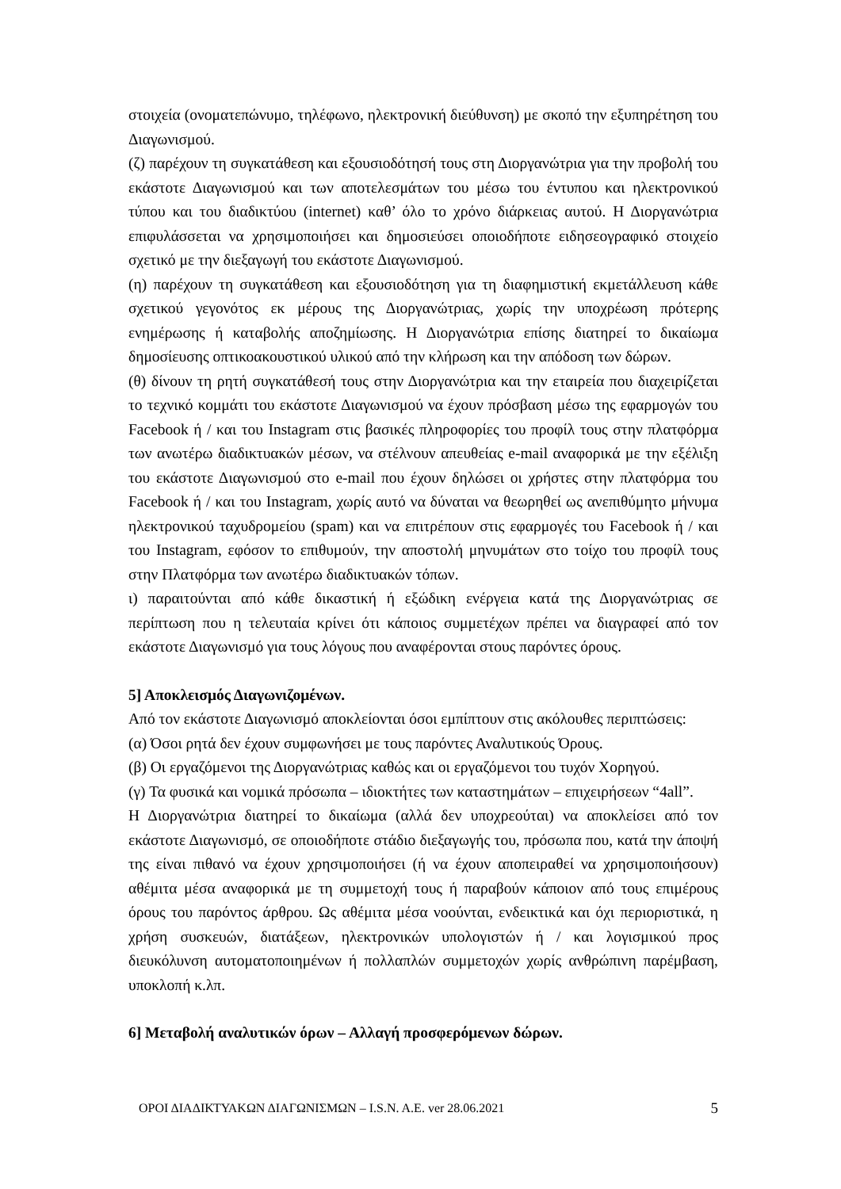στοιχεία (ονοματεπώνυμο, τηλέφωνο, ηλεκτρονική διεύθυνση) με σκοπό την εξυπηρέτηση του Διαγωνισμού.
(ζ) παρέχουν τη συγκατάθεση και εξουσιοδότησή τους στη Διοργανώτρια για την προβολή του εκάστοτε Διαγωνισμού και των αποτελεσμάτων του μέσω του έντυπου και ηλεκτρονικού τύπου και του διαδικτύου (internet) καθ’ όλο το χρόνο διάρκειας αυτού. Η Διοργανώτρια επιφυλάσσεται να χρησιμοποιήσει και δημοσιεύσει οποιοδήποτε ειδησεογραφικό στοιχείο σχετικό με την διεξαγωγή του εκάστοτε Διαγωνισμού.
(η) παρέχουν τη συγκατάθεση και εξουσιοδότηση για τη διαφημιστική εκμετάλλευση κάθε σχετικού γεγονότος εκ μέρους της Διοργανώτριας, χωρίς την υποχρέωση πρότερης ενημέρωσης ή καταβολής αποζημίωσης. Η Διοργανώτρια επίσης διατηρεί το δικαίωμα δημοσίευσης οπτικοακουστικού υλικού από την κλήρωση και την απόδοση των δώρων.
(θ) δίνουν τη ρητή συγκατάθεσή τους στην Διοργανώτρια και την εταιρεία που διαχειρίζεται το τεχνικό κομμάτι του εκάστοτε Διαγωνισμού να έχουν πρόσβαση μέσω της εφαρμογών του Facebook ή / και του Instagram στις βασικές πληροφορίες του προφίλ τους στην πλατφόρμα των ανωτέρω διαδικτυακών μέσων, να στέλνουν απευθείας e-mail αναφορικά με την εξέλιξη του εκάστοτε Διαγωνισμού στο e-mail που έχουν δηλώσει οι χρήστες στην πλατφόρμα του Facebook ή / και του Instagram, χωρίς αυτό να δύναται να θεωρηθεί ως ανεπιθύμητο μήνυμα ηλεκτρονικού ταχυδρομείου (spam) και να επιτρέπουν στις εφαρμογές του Facebook ή / και του Instagram, εφόσον το επιθυμούν, την αποστολή μηνυμάτων στο τοίχο του προφίλ τους στην Πλατφόρμα των ανωτέρω διαδικτυακών τόπων.
ι) παραιτούνται από κάθε δικαστική ή εξώδικη ενέργεια κατά της Διοργανώτριας σε περίπτωση που η τελευταία κρίνει ότι κάποιος συμμετέχων πρέπει να διαγραφεί από τον εκάστοτε Διαγωνισμό για τους λόγους που αναφέρονται στους παρόντες όρους.
5] Αποκλεισμός Διαγωνιζομένων.
Από τον εκάστοτε Διαγωνισμό αποκλείονται όσοι εμπίπτουν στις ακόλουθες περιπτώσεις:
(α) Όσοι ρητά δεν έχουν συμφωνήσει με τους παρόντες Αναλυτικούς Όρους.
(β) Οι εργαζόμενοι της Διοργανώτριας καθώς και οι εργαζόμενοι του τυχόν Χορηγού.
(γ) Τα φυσικά και νομικά πρόσωπα – ιδιοκτήτες των καταστημάτων – επιχειρήσεων “4all”.
Η Διοργανώτρια διατηρεί το δικαίωμα (αλλά δεν υποχρεούται) να αποκλείσει από τον εκάστοτε Διαγωνισμό, σε οποιοδήποτε στάδιο διεξαγωγής του, πρόσωπα που, κατά την άποψή της είναι πιθανό να έχουν χρησιμοποιήσει (ή να έχουν αποπειραθεί να χρησιμοποιήσουν) αθέμιτα μέσα αναφορικά με τη συμμετοχή τους ή παραβούν κάποιον από τους επιμέρους όρους του παρόντος άρθρου. Ως αθέμιτα μέσα νοούνται, ενδεικτικά και όχι περιοριστικά, η χρήση συσκευών, διατάξεων, ηλεκτρονικών υπολογιστών ή / και λογισμικού προς διευκόλυνση αυτοματοποιημένων ή πολλαπλών συμμετοχών χωρίς ανθρώπινη παρέμβαση, υποκλοπή κ.λπ.
6] Μεταβολή αναλυτικών όρων – Αλλαγή προσφερόμενων δώρων.
ΟΡΟΙ ΔΙΑΔΙΚΤΥΑΚΩΝ ΔΙΑΓΩΝΙΣΜΩΝ – I.S.N. A.E. ver 28.06.2021 5